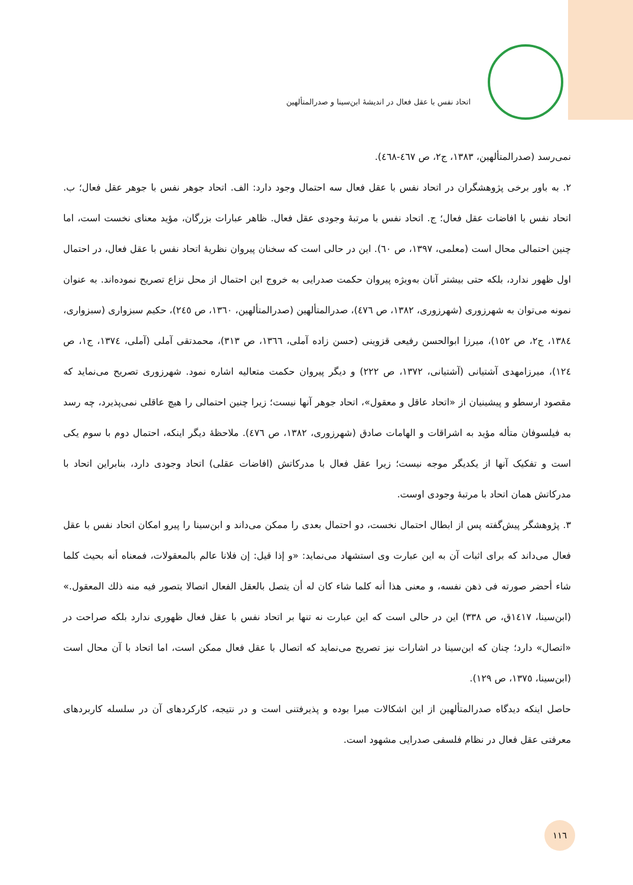اتحاد نفس با عقل فعال در اندیشهٔ ابن‌سینا و صدرالمتألهین
نمی‌رسد (صدرالمتألهین، ١٣٨٣، ج٢، ص ٤٦٧-٤٦٨).
٢. به باور برخی پژوهشگران در اتحاد نفس با عقل فعال سه احتمال وجود دارد: الف. اتحاد جوهر نفس با جوهر عقل فعال؛ ب. اتحاد نفس با افاضات عقل فعال؛ ج. اتحاد نفس با مرتبهٔ وجودی عقل فعال. ظاهر عبارات بزرگان، مؤید معنای نخست است، اما چنین احتمالی محال است (معلمی، ١٣٩٧، ص ٦٠). این در حالی است که سخنان پیروان نظریهٔ اتحاد نفس با عقل فعال، در احتمال اول ظهور ندارد، بلکه حتی بیشتر آنان به‌ویژه پیروان حکمت صدرایی به خروج این احتمال از محل نزاع تصریح نموده‌اند. به عنوان نمونه می‌توان به شهرزوری (شهرزوری، ١٣٨٢، ص ٤٧٦)، صدرالمتألهین (صدرالمتألهین، ١٣٦٠، ص ٢٤٥)، حکیم سبزواری (سبزواری، ١٣٨٤، ج٢، ص ١٥٢)، میرزا ابوالحسن رفیعی قزوینی (حسن زاده آملی، ١٣٦٦، ص ٣١٣)، محمدتقی آملی (آملی، ١٣٧٤، ج١، ص ١٢٤)، میرزامهدی آشتیانی (آشتیانی، ١٣٧٢، ص ٢٢٢) و دیگر پیروان حکمت متعالیه اشاره نمود. شهرزوری تصریح می‌نماید که مقصود ارسطو و پیشینیان از «اتحاد عاقل و معقول»، اتحاد جوهر آنها نیست؛ زیرا چنین احتمالی را هیچ عاقلی نمی‌پذیرد، چه رسد به فیلسوفان متأله مؤید به اشراقات و الهامات صادق (شهرزوری، ١٣٨٢، ص ٤٧٦). ملاحظهٔ دیگر اینکه، احتمال دوم با سوم یکی است و تفکیک آنها از یکدیگر موجه نیست؛ زیرا عقل فعال با مدرکاتش (افاضات عقلی) اتحاد وجودی دارد، بنابراین اتحاد با مدرکاتش همان اتحاد با مرتبهٔ وجودی اوست.
٣. پژوهشگر پیش‌گفته پس از ابطال احتمال نخست، دو احتمال بعدی را ممکن می‌داند و ابن‌سینا را پیرو امکان اتحاد نفس با عقل فعال می‌داند که برای اثبات آن به این عبارت وی استشهاد می‌نماید: «و إذا قیل: إن فلانا عالم بالمعقولات، فمعناه أنه بحیث کلما شاء أحضر صورته فی ذهن نفسه، و معنی هذا أنه کلما شاء کان له أن یتصل بالعقل الفعال اتصالا یتصور فیه منه ذلك المعقول.» (ابن‌سینا، ١٤١٧ق، ص ٣٣٨) این در حالی است که این عبارت نه تنها بر اتحاد نفس با عقل فعال ظهوری ندارد بلکه صراحت در «اتصال» دارد؛ چنان که ابن‌سینا در اشارات نیز تصریح می‌نماید که اتصال با عقل فعال ممکن است، اما اتحاد با آن محال است (ابن‌سینا، ١٣٧٥، ص ١٢٩).
حاصل اینکه دیدگاه صدرالمتألهین از این اشکالات مبرا بوده و پذیرفتنی است و در نتیجه، کارکردهای آن در سلسله کاربردهای معرفتی عقل فعال در نظام فلسفی صدرایی مشهود است.
١١٦